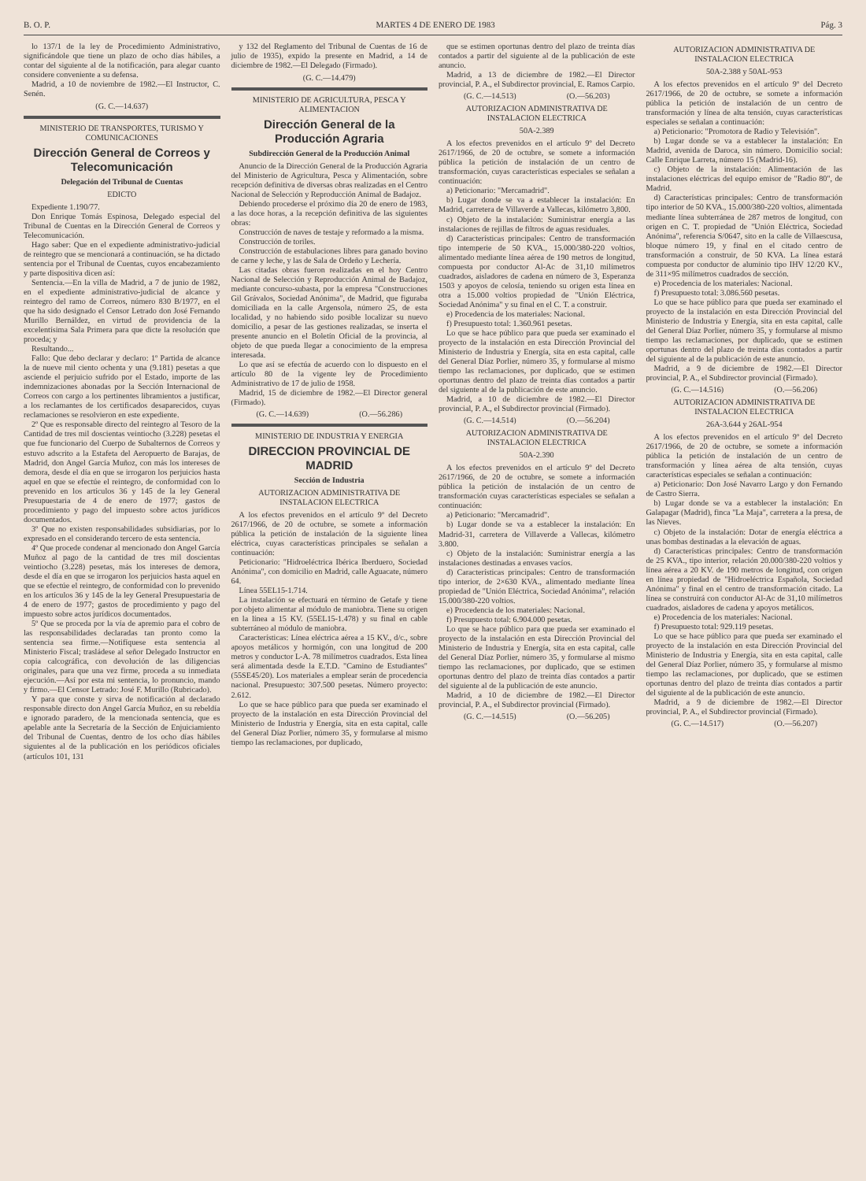B. O. P. MARTES 4 DE ENERO DE 1983 Pág. 3
lo 137/1 de la ley de Procedimiento Administrativo, significándole que tiene un plazo de ocho días hábiles, a contar del siguiente al de la notificación, para alegar cuanto considere conveniente a su defensa.
Madrid, a 10 de noviembre de 1982.—El Instructor, C. Senén.
(G. C.—14.637)
MINISTERIO DE TRANSPORTES, TURISMO Y COMUNICACIONES
Dirección General de Correos y Telecomunicación
Delegación del Tribunal de Cuentas
EDICTO
Expediente 1.190/77.
Don Enrique Tomás Espinosa, Delegado especial del Tribunal de Cuentas en la Dirección General de Correos y Telecomunicación.
Hago saber: Que en el expediente administrativo-judicial de reintegro que se mencionará a continuación, se ha dictado sentencia por el Tribunal de Cuentas, cuyos encabezamiento y parte dispositiva dicen así:
Sentencia.—En la villa de Madrid, a 7 de junio de 1982, en el expediente administrativo-judicial de alcance y reintegro del ramo de Correos, número 830 B/1977, en el que ha sido designado el Censor Letrado don José Fernando Murillo Bernáldez, en virtud de providencia de la excelentísima Sala Primera para que dicte la resolución que proceda; y
Resultando...
Fallo: Que debo declarar y declaro: 1º Partida de alcance la de nueve mil ciento ochenta y una (9.181) pesetas a que asciende el perjuicio sufrido por el Estado, importe de las indemnizaciones abonadas por la Sección Internacional de Correos con cargo a los pertinentes libramientos a justificar, a los reclamantes de los certificados desaparecidos, cuyas reclamaciones se resolvieron en este expediente.
2º Que es responsable directo del reintegro al Tesoro de la Cantidad de tres mil doscientas veintiocho (3.228) pesetas el que fue funcionario del Cuerpo de Subalternos de Correos y estuvo adscrito a la Estafeta del Aeropuerto de Barajas, de Madrid, don Angel García Muñoz, con más los intereses de demora, desde el día en que se irrogaron los perjuicios hasta aquel en que se efectúe el reintegro, de conformidad con lo prevenido en los artículos 36 y 145 de la ley General Presupuestaria de 4 de enero de 1977; gastos de procedimiento y pago del impuesto sobre actos jurídicos documentados.
3º Que no existen responsabilidades subsidiarias, por lo expresado en el considerando tercero de esta sentencia.
4º Que procede condenar al mencionado don Angel García Muñoz al pago de la cantidad de tres mil doscientas veintiocho (3.228) pesetas, más los intereses de demora, desde el día en que se irrogaron los perjuicios hasta aquel en que se efectúe el reintegro, de conformidad con lo prevenido en los artículos 36 y 145 de la ley General Presupuestaria de 4 de enero de 1977; gastos de procedimiento y pago del impuesto sobre actos jurídicos documentados.
5º Que se proceda por la vía de apremio para el cobro de las responsabilidades declaradas tan pronto como la sentencia sea firme.—Notifíquese esta sentencia al Ministerio Fiscal; trasládese al señor Delegado Instructor en copia calcográfica, con devolución de las diligencias originales, para que una vez firme, proceda a su inmediata ejecución.—Así por esta mi sentencia, lo pronuncio, mando y firmo.—El Censor Letrado: José F. Murillo (Rubricado).
Y para que conste y sirva de notificación al declarado responsable directo don Angel García Muñoz, en su rebeldía e ignorado paradero, de la mencionada sentencia, que es apelable ante la Secretaría de la Sección de Enjuiciamiento del Tribunal de Cuentas, dentro de los ocho días hábiles siguientes al de la publicación en los periódicos oficiales (artículos 101, 131
y 132 del Reglamento del Tribunal de Cuentas de 16 de julio de 1935), expido la presente en Madrid, a 14 de diciembre de 1982.—El Delegado (Firmado).
(G. C.—14.479)
MINISTERIO DE AGRICULTURA, PESCA Y ALIMENTACION
Dirección General de la Producción Agraria
Subdirección General de la Producción Animal
Anuncio de la Dirección General de la Producción Agraria del Ministerio de Agricultura, Pesca y Alimentación, sobre recepción definitiva de diversas obras realizadas en el Centro Nacional de Selección y Reproducción Animal de Badajoz.
Debiendo procederse el próximo día 20 de enero de 1983, a las doce horas, a la recepción definitiva de las siguientes obras:
Construcción de naves de testaje y reformado a la misma.
Construcción de toriles.
Construcción de estabulaciones libres para ganado bovino de carne y leche, y las de Sala de Ordeño y Lechería.
Las citadas obras fueron realizadas en el hoy Centro Nacional de Selección y Reproducción Animal de Badajoz, mediante concurso-subasta, por la empresa "Construcciones Gil Grávalos, Sociedad Anónima", de Madrid, que figuraba domiciliada en la calle Argensola, número 25, de esta localidad, y no habiendo sido posible localizar su nuevo domicilio, a pesar de las gestiones realizadas, se inserta el presente anuncio en el Boletín Oficial de la provincia, al objeto de que pueda llegar a conocimiento de la empresa interesada.
Lo que así se efectúa de acuerdo con lo dispuesto en el artículo 80 de la vigente ley de Procedimiento Administrativo de 17 de julio de 1958.
Madrid, 15 de diciembre de 1982.—El Director general (Firmado).
(G. C.—14.639) (O.—56.286)
MINISTERIO DE INDUSTRIA Y ENERGIA
DIRECCION PROVINCIAL DE MADRID
Sección de Industria
AUTORIZACION ADMINISTRATIVA DE INSTALACION ELECTRICA
A los efectos prevenidos en el artículo 9º del Decreto 2617/1966, de 20 de octubre, se somete a información pública la petición de instalación de la siguiente línea eléctrica, cuyas características principales se señalan a continuación:
Peticionario: "Hidroeléctrica Ibérica Iberduero, Sociedad Anónima", con domicilio en Madrid, calle Aguacate, número 64.
Línea 55EL15-1.714.
La instalación se efectuará en término de Getafe y tiene por objeto alimentar al módulo de maniobra. Tiene su origen en la línea a 15 KV. (55EL15-1.478) y su final en cable subterráneo al módulo de maniobra.
Características: Línea eléctrica aérea a 15 KV., d/c., sobre apoyos metálicos y hormigón, con una longitud de 200 metros y conductor L-A. 78 milímetros cuadrados. Esta línea será alimentada desde la E.T.D. "Camino de Estudiantes" (55SE45/20). Los materiales a emplear serán de procedencia nacional. Presupuesto: 307.500 pesetas. Número proyecto: 2.612.
Lo que se hace público para que pueda ser examinado el proyecto de la instalación en esta Dirección Provincial del Ministerio de Industria y Energía, sita en esta capital, calle del General Díaz Porlier, número 35, y formularse al mismo tiempo las reclamaciones, por duplicado,
que se estimen oportunas dentro del plazo de treinta días contados a partir del siguiente al de la publicación de este anuncio.
Madrid, a 13 de diciembre de 1982.—El Director provincial, P. A., el Subdirector provincial, E. Ramos Carpio.
(G. C.—14.513) (O.—56.203)
AUTORIZACION ADMINISTRATIVA DE INSTALACION ELECTRICA
50A-2.389
A los efectos prevenidos en el artículo 9º del Decreto 2617/1966, de 20 de octubre, se somete a información pública la petición de instalación de un centro de transformación, cuyas características especiales se señalan a continuación:
a) Peticionario: "Mercamadrid".
b) Lugar donde se va a establecer la instalación: En Madrid, carretera de Villaverde a Vallecas, kilómetro 3,800.
c) Objeto de la instalación: Suministrar energía a las instalaciones de rejillas de filtros de aguas residuales.
d) Características principales: Centro de transformación tipo intemperie de 50 KVA., 15.000/380-220 voltios, alimentado mediante línea aérea de 190 metros de longitud, compuesta por conductor Al-Ac de 31,10 milímetros cuadrados, aisladores de cadena en número de 3, Esperanza 1503 y apoyos de celosía, teniendo su origen esta línea en otra a 15.000 voltios propiedad de "Unión Eléctrica, Sociedad Anónima" y su final en el C. T. a construir.
e) Procedencia de los materiales: Nacional.
f) Presupuesto total: 1.360.961 pesetas.
Lo que se hace público para que pueda ser examinado el proyecto de la instalación en esta Dirección Provincial del Ministerio de Industria y Energía, sita en esta capital, calle del General Díaz Porlier, número 35, y formularse al mismo tiempo las reclamaciones, por duplicado, que se estimen oportunas dentro del plazo de treinta días contados a partir del siguiente al de la publicación de este anuncio.
Madrid, a 10 de diciembre de 1982.—El Director provincial, P. A., el Subdirector provincial (Firmado).
(G. C.—14.514) (O.—56.204)
AUTORIZACION ADMINISTRATIVA DE INSTALACION ELECTRICA
50A-2.390
A los efectos prevenidos en el artículo 9º del Decreto 2617/1966, de 20 de octubre, se somete a información pública la petición de instalación de un centro de transformación cuyas características especiales se señalan a continuación:
a) Peticionario: "Mercamadrid".
b) Lugar donde se va a establecer la instalación: En Madrid-31, carretera de Villaverde a Vallecas, kilómetro 3.800.
c) Objeto de la instalación: Suministrar energía a las instalaciones destinadas a envases vacíos.
d) Características principales: Centro de transformación tipo interior, de 2×630 KVA., alimentado mediante línea propiedad de "Unión Eléctrica, Sociedad Anónima", relación 15.000/380-220 voltios.
e) Procedencia de los materiales: Nacional.
f) Presupuesto total: 6.904.000 pesetas.
Lo que se hace público para que pueda ser examinado el proyecto de la instalación en esta Dirección Provincial del Ministerio de Industria y Energía, sita en esta capital, calle del General Díaz Porlier, número 35, y formularse al mismo tiempo las reclamaciones, por duplicado, que se estimen oportunas dentro del plazo de treinta días contados a partir del siguiente al de la publicación de este anuncio.
Madrid, a 10 de diciembre de 1982.—El Director provincial, P. A., el Subdirector provincial (Firmado).
(G. C.—14.515) (O.—56.205)
AUTORIZACION ADMINISTRATIVA DE INSTALACION ELECTRICA
50A-2.388 y 50AL-953
A los efectos prevenidos en el artículo 9º del Decreto 2617/1966, de 20 de octubre, se somete a información pública la petición de instalación de un centro de transformación y línea de alta tensión, cuyas características especiales se señalan a continuación:
a) Peticionario: "Promotora de Radio y Televisión".
b) Lugar donde se va a establecer la instalación: En Madrid, avenida de Daroca, sin número. Domicilio social: Calle Enrique Larreta, número 15 (Madrid-16).
c) Objeto de la instalación: Alimentación de las instalaciones eléctricas del equipo emisor de "Radio 80", de Madrid.
d) Características principales: Centro de transformación tipo interior de 50 KVA., 15.000/380-220 voltios, alimentada mediante línea subterránea de 287 metros de longitud, con origen en C. T. propiedad de "Unión Eléctrica, Sociedad Anónima", referencia S/0647, sito en la calle de Villaescusa, bloque número 19, y final en el citado centro de transformación a construir, de 50 KVA. La línea estará compuesta por conductor de aluminio tipo IHV 12/20 KV., de 311×95 milímetros cuadrados de sección.
e) Procedencia de los materiales: Nacional.
f) Presupuesto total: 3.086.560 pesetas.
Lo que se hace público para que pueda ser examinado el proyecto de la instalación en esta Dirección Provincial del Ministerio de Industria y Energía, sita en esta capital, calle del General Díaz Porlier, número 35, y formularse al mismo tiempo las reclamaciones, por duplicado, que se estimen oportunas dentro del plazo de treinta días contados a partir del siguiente al de la publicación de este anuncio.
Madrid, a 9 de diciembre de 1982.—El Director provincial, P. A., el Subdirector provincial (Firmado).
(G. C.—14.516) (O.—56.206)
AUTORIZACION ADMINISTRATIVA DE INSTALACION ELECTRICA
26A-3.644 y 26AL-954
A los efectos prevenidos en el artículo 9º del Decreto 2617/1966, de 20 de octubre, se somete a información pública la petición de instalación de un centro de transformación y línea aérea de alta tensión, cuyas características especiales se señalan a continuación:
a) Peticionario: Don José Navarro Largo y don Fernando de Castro Sierra.
b) Lugar donde se va a establecer la instalación: En Galapagar (Madrid), finca "La Maja", carretera a la presa, de las Nieves.
c) Objeto de la instalación: Dotar de energía eléctrica a unas bombas destinadas a la elevación de aguas.
d) Características principales: Centro de transformación de 25 KVA., tipo interior, relación 20.000/380-220 voltios y línea aérea a 20 KV. de 190 metros de longitud, con origen en línea propiedad de "Hidroeléctrica Española, Sociedad Anónima" y final en el centro de transformación citado. La línea se construirá con conductor Al-Ac de 31,10 milímetros cuadrados, aisladores de cadena y apoyos metálicos.
e) Procedencia de los materiales: Nacional.
f) Presupuesto total: 929.119 pesetas.
Lo que se hace público para que pueda ser examinado el proyecto de la instalación en esta Dirección Provincial del Ministerio de Industria y Energía, sita en esta capital, calle del General Díaz Porlier, número 35, y formularse al mismo tiempo las reclamaciones, por duplicado, que se estimen oportunas dentro del plazo de treinta días contados a partir del siguiente al de la publicación de este anuncio.
Madrid, a 9 de diciembre de 1982.—El Director provincial, P. A., el Subdirector provincial (Firmado).
(G. C.—14.517) (O.—56.207)